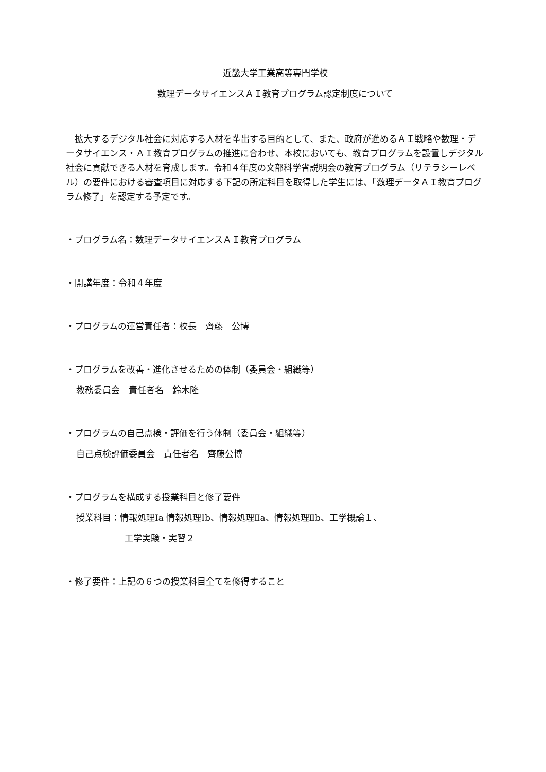近畿大学工業高等専門学校
数理データサイエンスＡＩ教育プログラム認定制度について
拡大するデジタル社会に対応する人材を輩出する目的として、また、政府が進めるＡＩ戦略や数理・データサイエンス・ＡＩ教育プログラムの推進に合わせ、本校においても、教育プログラムを設置しデジタル社会に貢献できる人材を育成します。令和４年度の文部科学省説明会の教育プログラム（リテラシーレベル）の要件における審査項目に対応する下記の所定科目を取得した学生には、「数理データＡＩ教育プログラム修了」を認定する予定です。
・プログラム名：数理データサイエンスＡＩ教育プログラム
・開講年度：令和４年度
・プログラムの運営責任者：校長　齊藤　公博
・プログラムを改善・進化させるための体制（委員会・組織等）
教務委員会　責任者名　鈴木隆
・プログラムの自己点検・評価を行う体制（委員会・組織等）
自己点検評価委員会　責任者名　齊藤公博
・プログラムを構成する授業科目と修了要件
授業科目：情報処理Ⅰa 情報処理Ⅰb、情報処理Ⅱa、情報処理Ⅱb、工学概論１、
工学実験・実習２
・修了要件：上記の６つの授業科目全てを修得すること